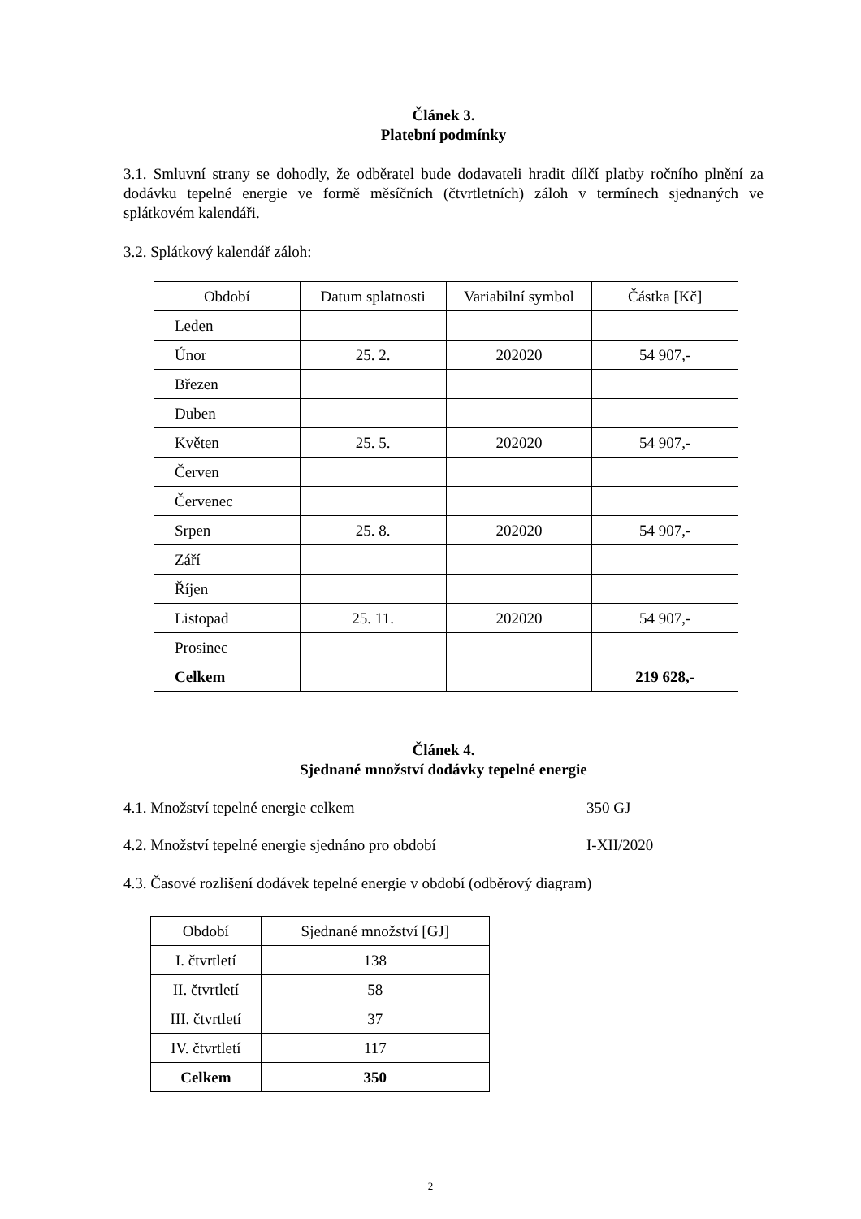Článek 3.
Platební podmínky
3.1. Smluvní strany se dohodly, že odběratel bude dodavateli hradit dílčí platby ročního plnění za dodávku tepelné energie ve formě měsíčních (čtvrtletních) záloh v termínech sjednaných ve splátkovém kalendáři.
3.2. Splátkový kalendář záloh:
| Období | Datum splatnosti | Variabilní symbol | Částka [Kč] |
| Leden | | | |
| Únor | 25. 2. | 202020 | 54 907,- |
| Březen | | | |
| Duben | | | |
| Květen | 25. 5. | 202020 | 54 907,- |
| Červen | | | |
| Červenec | | | |
| Srpen | 25. 8. | 202020 | 54 907,- |
| Září | | | |
| Říjen | | | |
| Listopad | 25. 11. | 202020 | 54 907,- |
| Prosinec | | | |
| Celkem | | | 219 628,- |
Článek 4.
Sjednané množství dodávky tepelné energie
4.1. Množství tepelné energie celkem 350 GJ
4.2. Množství tepelné energie sjednáno pro období I-XII/2020
4.3. Časové rozlišení dodávek tepelné energie v období (odběrový diagram)
| Období | Sjednané množství [GJ] |
| I. čtvrtletí | 138 |
| II. čtvrtletí | 58 |
| III. čtvrtletí | 37 |
| IV. čtvrtletí | 117 |
| Celkem | 350 |
2